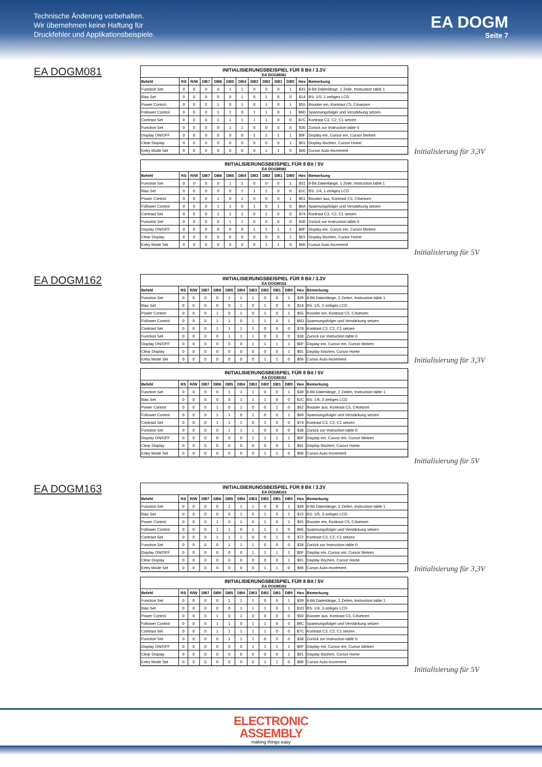Technische Änderung vorbehalten.
Wir übernehmen keine Haftung für
Druckfehler und Applikationsbeispiele.
EA DOGM
Seite 7
EA DOGM081
| INITIALISIERUNGSBEISPIEL FÜR 8 Bit / 3.3V | | | | | | | | | | | | |
| --- | --- | --- | --- | --- | --- | --- | --- | --- | --- | --- | --- | --- |
| EA DOGM081 | | | | | | | | | | | | |
| Befehl | RS | R/W | DB7 | DB6 | DB5 | DB4 | DB3 | DB2 | DB1 | DB0 | Hex | Bemerkung |
| Function Set | 0 | 0 | 0 | 0 | 1 | 1 | 0 | 0 | 0 | 1 | $31 | 8-Bit Datenlänge, 1 Zeile, Instruction table 1 |
| Bias Set | 0 | 0 | 0 | 0 | 0 | 1 | 0 | 1 | 0 | 0 | $14 | BS: 1/5, 1-zeiliges LCD |
| Power Control | 0 | 0 | 0 | 1 | 0 | 1 | 0 | 1 | 0 | 1 | $55 | Booster ein, Kontrast C5, C4setzen |
| Follower Control | 0 | 0 | 0 | 1 | 1 | 0 | 1 | 1 | 0 | 1 | $6D | Spannungsfolger und Verstärkung setzen |
| Contrast Set | 0 | 0 | 0 | 1 | 1 | 1 | 1 | 1 | 0 | 0 | $7C | Kontrast C3, C2, C1 setzen |
| Function Set | 0 | 0 | 0 | 0 | 1 | 1 | 0 | 0 | 0 | 0 | $30 | Zurück zur Instruction table 0 |
| Display ON/OFF | 0 | 0 | 0 | 0 | 0 | 0 | 1 | 1 | 1 | 1 | $0F | Display ein, Cursor ein, Cursor blinken |
| Clear Display | 0 | 0 | 0 | 0 | 0 | 0 | 0 | 0 | 0 | 1 | $01 | Display löschen, Cursor Home |
| Entry Mode Set | 0 | 0 | 0 | 0 | 0 | 0 | 0 | 1 | 1 | 0 | $06 | Cursor Auto-Increment |
| INITIALISIERUNGSBEISPIEL FÜR 8 Bit / 5V | | | | | | | | | | | | |
| --- | --- | --- | --- | --- | --- | --- | --- | --- | --- | --- | --- | --- |
| EA DOGM081 | | | | | | | | | | | | |
| Befehl | RS | R/W | DB7 | DB6 | DB5 | DB4 | DB3 | DB2 | DB1 | DB0 | Hex | Bemerkung |
| Function Set | 0 | 0 | 0 | 0 | 1 | 1 | 0 | 0 | 0 | 1 | $31 | 8-Bit Datenlänge, 1 Zeile, Instruction table 1 |
| Bias Set | 0 | 0 | 0 | 0 | 0 | 1 | 1 | 1 | 0 | 0 | $1C | BS: 1/4, 1-zeiliges LCD |
| Power Control | 0 | 0 | 0 | 1 | 0 | 1 | 0 | 0 | 0 | 1 | $51 | Booster aus, Kontrast C5, C4setzen |
| Follower Control | 0 | 0 | 0 | 1 | 1 | 0 | 1 | 0 | 1 | 0 | $6A | Spannungsfolger und Verstärkung setzen |
| Contrast Set | 0 | 0 | 0 | 1 | 1 | 1 | 0 | 1 | 0 | 0 | $74 | Kontrast C3, C2, C1 setzen |
| Function Set | 0 | 0 | 0 | 0 | 1 | 1 | 0 | 0 | 0 | 0 | $30 | Zurück zur Instruction table 0 |
| Display ON/OFF | 0 | 0 | 0 | 0 | 0 | 0 | 1 | 1 | 1 | 1 | $0F | Display ein, Cursor ein, Cursor blinken |
| Clear Display | 0 | 0 | 0 | 0 | 0 | 0 | 0 | 0 | 0 | 1 | $01 | Display löschen, Cursor Home |
| Entry Mode Set | 0 | 0 | 0 | 0 | 0 | 0 | 0 | 1 | 1 | 0 | $06 | Cursor Auto-Increment |
Initialisierung für 3,3V
Initialisierung für 5V
EA DOGM162
| INITIALISIERUNGSBEISPIEL FÜR 8 Bit / 3.3V | | | | | | | | | | | | |
| --- | --- | --- | --- | --- | --- | --- | --- | --- | --- | --- | --- | --- |
| EA DOGM162 | | | | | | | | | | | | |
| Befehl | RS | R/W | DB7 | DB6 | DB5 | DB4 | DB3 | DB2 | DB1 | DB0 | Hex | Bemerkung |
| Function Set | 0 | 0 | 0 | 0 | 1 | 1 | 1 | 0 | 0 | 1 | $39 | 8-Bit Datenlänge, 2 Zeilen, Instruction table 1 |
| Bias Set | 0 | 0 | 0 | 0 | 0 | 1 | 0 | 1 | 0 | 0 | $14 | BS: 1/5, 2-zeiliges LCD |
| Power Control | 0 | 0 | 0 | 1 | 0 | 1 | 0 | 1 | 0 | 1 | $55 | Booster ein, Kontrast C5, C4setzen |
| Follower Control | 0 | 0 | 0 | 1 | 1 | 0 | 1 | 1 | 0 | 1 | $6D | Spannungsfolger und Verstärkung setzen |
| Contrast Set | 0 | 0 | 0 | 1 | 1 | 1 | 1 | 0 | 0 | 0 | $78 | Kontrast C3, C2, C1 setzen |
| Function Set | 0 | 0 | 0 | 0 | 1 | 1 | 1 | 0 | 0 | 0 | $38 | Zurück zur Instruction table 0 |
| Display ON/OFF | 0 | 0 | 0 | 0 | 0 | 0 | 1 | 1 | 1 | 1 | $0F | Display ein, Cursor ein, Cursor blinken |
| Clear Display | 0 | 0 | 0 | 0 | 0 | 0 | 0 | 0 | 0 | 1 | $01 | Display löschen, Cursor Home |
| Entry Mode Set | 0 | 0 | 0 | 0 | 0 | 0 | 0 | 1 | 1 | 0 | $06 | Cursor Auto-Increment |
| INITIALISIERUNGSBEISPIEL FÜR 8 Bit / 5V | | | | | | | | | | | | |
| --- | --- | --- | --- | --- | --- | --- | --- | --- | --- | --- | --- | --- |
| EA DOGM162 | | | | | | | | | | | | |
| Befehl | RS | R/W | DB7 | DB6 | DB5 | DB4 | DB3 | DB2 | DB1 | DB0 | Hex | Bemerkung |
| Function Set | 0 | 0 | 0 | 0 | 1 | 1 | 1 | 0 | 0 | 1 | $39 | 8-Bit Datenlänge, 2 Zeilen, Instruction table 1 |
| Bias Set | 0 | 0 | 0 | 0 | 0 | 1 | 1 | 1 | 0 | 0 | $1C | BS: 1/4, 2-zeiliges LCD |
| Power Control | 0 | 0 | 0 | 1 | 0 | 1 | 0 | 0 | 1 | 0 | $52 | Booster aus, Kontrast C5, C4setzen |
| Follower Control | 0 | 0 | 0 | 1 | 1 | 0 | 1 | 0 | 0 | 1 | $69 | Spannungsfolger und Verstärkung setzen |
| Contrast Set | 0 | 0 | 0 | 1 | 1 | 1 | 0 | 1 | 0 | 0 | $74 | Kontrast C3, C2, C1 setzen |
| Function Set | 0 | 0 | 0 | 0 | 1 | 1 | 1 | 0 | 0 | 0 | $38 | Zurück zur Instruction table 0 |
| Display ON/OFF | 0 | 0 | 0 | 0 | 0 | 0 | 1 | 1 | 1 | 1 | $0F | Display ein, Cursor ein, Cursor blinken |
| Clear Display | 0 | 0 | 0 | 0 | 0 | 0 | 0 | 0 | 0 | 1 | $01 | Display löschen, Cursor Home |
| Entry Mode Set | 0 | 0 | 0 | 0 | 0 | 0 | 0 | 1 | 1 | 0 | $06 | Cursor Auto-Increment |
Initialisierung für 3,3V
Initialisierung für 5V
EA DOGM163
| INITIALISIERUNGSBEISPIEL FÜR 8 Bit / 3.3V | | | | | | | | | | | | |
| --- | --- | --- | --- | --- | --- | --- | --- | --- | --- | --- | --- | --- |
| EA DOGM163 | | | | | | | | | | | | |
| Befehl | RS | R/W | DB7 | DB6 | DB5 | DB4 | DB3 | DB2 | DB1 | DB0 | Hex | Bemerkung |
| Function Set | 0 | 0 | 0 | 0 | 1 | 1 | 1 | 0 | 0 | 1 | $39 | 8-Bit Datenlänge, 2 Zeilen, Instruction table 1 |
| Bias Set | 0 | 0 | 0 | 0 | 0 | 1 | 0 | 1 | 0 | 1 | $15 | BS: 1/5, 3-zeiliges LCD |
| Power Control | 0 | 0 | 0 | 1 | 0 | 1 | 0 | 1 | 0 | 1 | $55 | Booster ein, Kontrast C5, C4setzen |
| Follower Control | 0 | 0 | 0 | 1 | 1 | 0 | 1 | 1 | 1 | 0 | $6E | Spannungsfolger und Verstärkung setzen |
| Contrast Set | 0 | 0 | 0 | 1 | 1 | 1 | 0 | 0 | 1 | 0 | $72 | Kontrast C3, C2, C1 setzen |
| Function Set | 0 | 0 | 0 | 0 | 1 | 1 | 1 | 0 | 0 | 0 | $38 | Zurück zur Instruction table 0 |
| Display ON/OFF | 0 | 0 | 0 | 0 | 0 | 0 | 1 | 1 | 1 | 1 | $0F | Display ein, Cursor ein, Cursor blinken |
| Clear Display | 0 | 0 | 0 | 0 | 0 | 0 | 0 | 0 | 0 | 1 | $01 | Display löschen, Cursor Home |
| Entry Mode Set | 0 | 0 | 0 | 0 | 0 | 0 | 0 | 1 | 1 | 0 | $06 | Cursor Auto-Increment |
| INITIALISIERUNGSBEISPIEL FÜR 8 Bit / 5V | | | | | | | | | | | | |
| --- | --- | --- | --- | --- | --- | --- | --- | --- | --- | --- | --- | --- |
| EA DOGM163 | | | | | | | | | | | | |
| Befehl | RS | R/W | DB7 | DB6 | DB5 | DB4 | DB3 | DB2 | DB1 | DB0 | Hex | Bemerkung |
| Function Set | 0 | 0 | 0 | 0 | 1 | 1 | 1 | 0 | 0 | 1 | $39 | 8-Bit Datenlänge, 2 Zeilen, Instruction table 1 |
| Bias Set | 0 | 0 | 0 | 0 | 0 | 1 | 1 | 1 | 0 | 1 | $1D | BS: 1/4, 3-zeiliges LCD |
| Power Control | 0 | 0 | 0 | 1 | 0 | 1 | 0 | 0 | 0 | 0 | $50 | Booster aus, Kontrast C5, C4setzen |
| Follower Control | 0 | 0 | 0 | 1 | 1 | 0 | 1 | 1 | 0 | 0 | $6C | Spannungsfolger und Verstärkung setzen |
| Contrast Set | 0 | 0 | 0 | 1 | 1 | 1 | 1 | 1 | 0 | 0 | $7C | Kontrast C3, C2, C1 setzen |
| Function Set | 0 | 0 | 0 | 0 | 1 | 1 | 1 | 0 | 0 | 0 | $38 | Zurück zur Instruction table 0 |
| Display ON/OFF | 0 | 0 | 0 | 0 | 0 | 0 | 1 | 1 | 1 | 1 | $0F | Display ein, Cursor ein, Cursor blinken |
| Clear Display | 0 | 0 | 0 | 0 | 0 | 0 | 0 | 0 | 0 | 1 | $01 | Display löschen, Cursor Home |
| Entry Mode Set | 0 | 0 | 0 | 0 | 0 | 0 | 0 | 1 | 1 | 0 | $06 | Cursor Auto-Increment |
Initialisierung für 3,3V
Initialisierung für 5V
ELECTRONIC
ASSEMBLY
making things easy